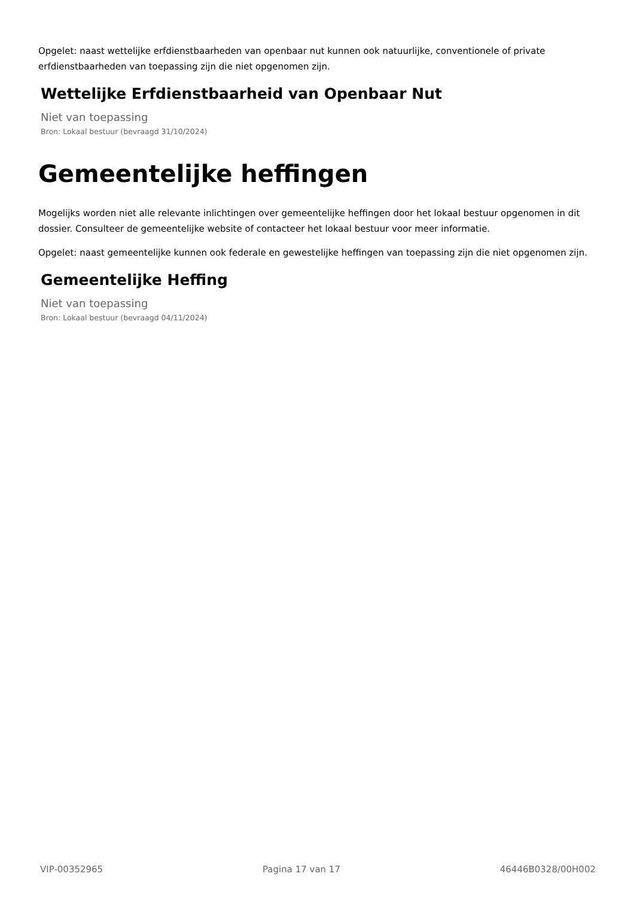Opgelet: naast wettelijke erfdienstbaarheden van openbaar nut kunnen ook natuurlijke, conventionele of private erfdienstbaarheden van toepassing zijn die niet opgenomen zijn.
Wettelijke Erfdienstbaarheid van Openbaar Nut
Niet van toepassing
Bron: Lokaal bestuur (bevraagd 31/10/2024)
Gemeentelijke heffingen
Mogelijks worden niet alle relevante inlichtingen over gemeentelijke heffingen door het lokaal bestuur opgenomen in dit dossier. Consulteer de gemeentelijke website of contacteer het lokaal bestuur voor meer informatie.
Opgelet: naast gemeentelijke kunnen ook federale en gewestelijke heffingen van toepassing zijn die niet opgenomen zijn.
Gemeentelijke Heffing
Niet van toepassing
Bron: Lokaal bestuur (bevraagd 04/11/2024)
VIP-00352965 Pagina 17 van 17 46446B0328/00H002